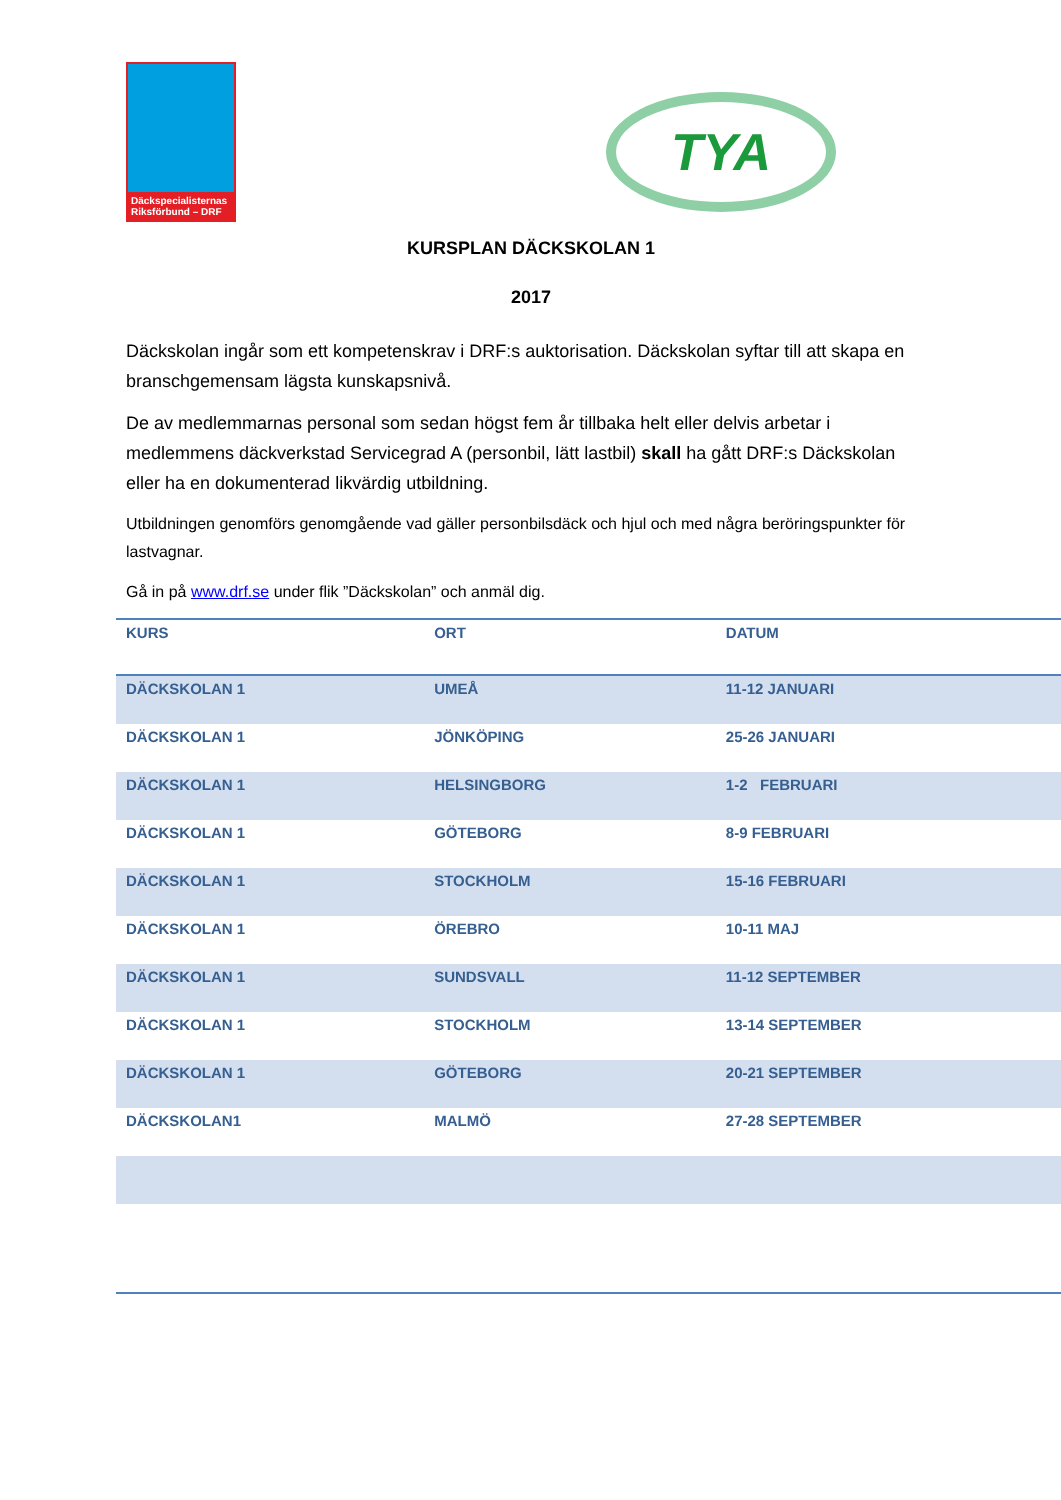Däckspecialisternas
Riksförbund – DRF
TYA
KURSPLAN DÄCKSKOLAN 1
2017
Däckskolan ingår som ett kompetenskrav i DRF:s auktorisation. Däckskolan syftar till att skapa en branschgemensam lägsta kunskapsnivå.
De av medlemmarnas personal som sedan högst fem år tillbaka helt eller delvis arbetar i medlemmens däckverkstad Servicegrad A (personbil, lätt lastbil) skall ha gått DRF:s Däckskolan eller ha en dokumenterad likvärdig utbildning.
Utbildningen genomförs genomgående vad gäller personbilsdäck och hjul och med några beröringspunkter för lastvagnar.
Gå in på www.drf.se under flik ”Däckskolan” och anmäl dig.
| KURS | ORT | DATUM |
| --- | --- | --- |
| DÄCKSKOLAN 1 | UMEÅ | 11-12 JANUARI |
| DÄCKSKOLAN 1 | JÖNKÖPING | 25-26 JANUARI |
| DÄCKSKOLAN 1 | HELSINGBORG | 1-2 FEBRUARI |
| DÄCKSKOLAN 1 | GÖTEBORG | 8-9 FEBRUARI |
| DÄCKSKOLAN 1 | STOCKHOLM | 15-16 FEBRUARI |
| DÄCKSKOLAN 1 | ÖREBRO | 10-11 MAJ |
| DÄCKSKOLAN 1 | SUNDSVALL | 11-12 SEPTEMBER |
| DÄCKSKOLAN 1 | STOCKHOLM | 13-14 SEPTEMBER |
| DÄCKSKOLAN 1 | GÖTEBORG | 20-21 SEPTEMBER |
| DÄCKSKOLAN1 | MALMÖ | 27-28 SEPTEMBER |